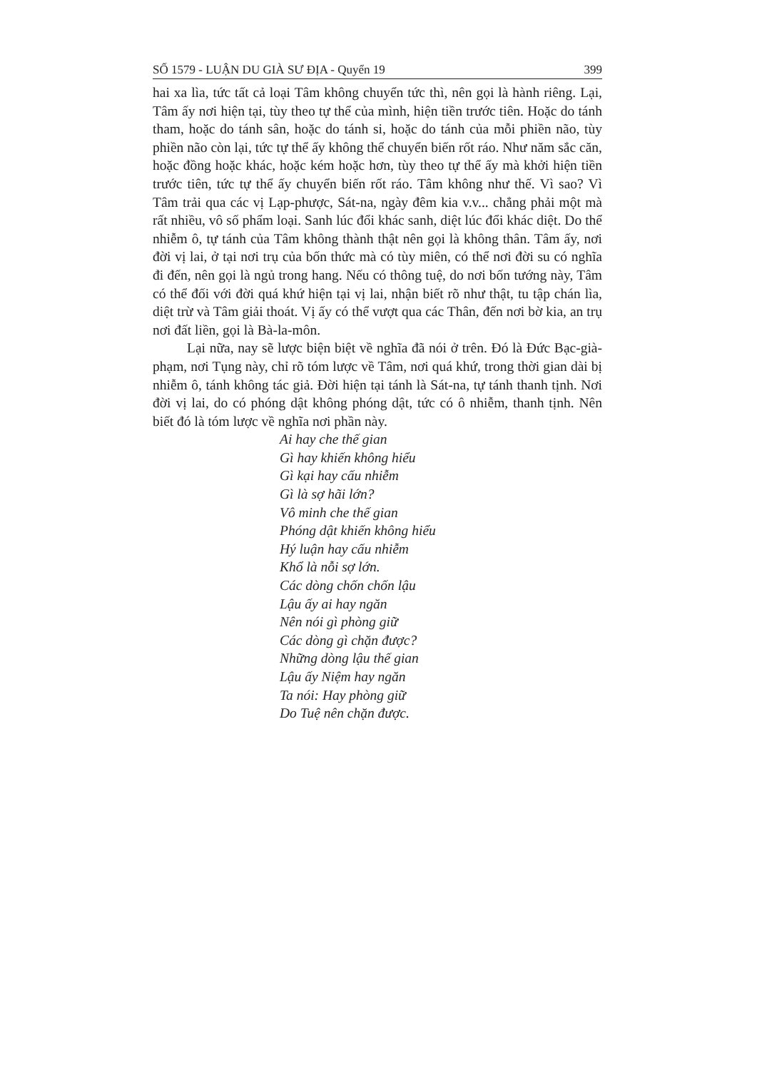SỐ 1579 - LUẬN DU GIÀ SƯ ĐỊA - Quyển 19 399
hai xa lìa, tức tất cả loại Tâm không chuyển tức thì, nên gọi là hành riêng. Lại, Tâm ấy nơi hiện tại, tùy theo tự thể của mình, hiện tiền trước tiên. Hoặc do tánh tham, hoặc do tánh sân, hoặc do tánh si, hoặc do tánh của mỗi phiền não, tùy phiền não còn lại, tức tự thể ấy không thể chuyển biến rốt ráo. Như năm sắc căn, hoặc đồng hoặc khác, hoặc kém hoặc hơn, tùy theo tự thể ấy mà khởi hiện tiền trước tiên, tức tự thể ấy chuyển biến rốt ráo. Tâm không như thế. Vì sao? Vì Tâm trải qua các vị Lạp-phược, Sát-na, ngày đêm kia v.v... chẳng phải một mà rất nhiều, vô số phẩm loại. Sanh lúc đổi khác sanh, diệt lúc đổi khác diệt. Do thể nhiễm ô, tự tánh của Tâm không thành thật nên gọi là không thân. Tâm ấy, nơi đời vị lai, ở tại nơi trụ của bốn thức mà có tùy miên, có thể nơi đời su có nghĩa đi đến, nên gọi là ngủ trong hang. Nếu có thông tuệ, do nơi bốn tướng này, Tâm có thể đối với đời quá khứ hiện tại vị lai, nhận biết rõ như thật, tu tập chán lìa, diệt trừ và Tâm giải thoát. Vị ấy có thể vượt qua các Thân, đến nơi bờ kia, an trụ nơi đất liền, gọi là Bà-la-môn.
Lại nữa, nay sẽ lược biện biệt về nghĩa đã nói ở trên. Đó là Đức Bạc-già-phạm, nơi Tụng này, chỉ rõ tóm lược về Tâm, nơi quá khứ, trong thời gian dài bị nhiễm ô, tánh không tác giả. Đời hiện tại tánh là Sát-na, tự tánh thanh tịnh. Nơi đời vị lai, do có phóng dật không phóng dật, tức có ô nhiễm, thanh tịnh. Nên biết đó là tóm lược về nghĩa nơi phần này.
Ai hay che thế gian
Gì hay khiến không hiểu
Gì kại hay cấu nhiễm
Gì là sợ hãi lớn?
Vô minh che thế gian
Phóng dật khiến không hiểu
Hý luận hay cấu nhiễm
Khổ là nỗi sợ lớn.
Các dòng chốn chốn lậu
Lậu ấy ai hay ngăn
Nên nói gì phòng giữ
Các dòng gì chặn được?
Những dòng lậu thế gian
Lậu ấy Niệm hay ngăn
Ta nói: Hay phòng giữ
Do Tuệ nên chặn được.